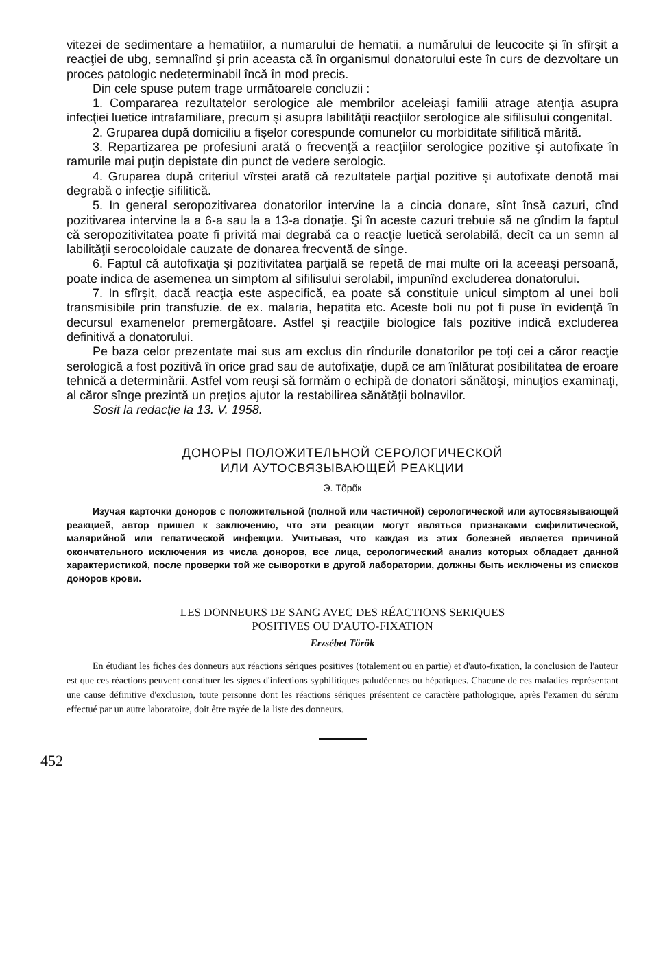vitezei de sedimentare a hematiilor, a numarului de hematii, a numărului de leucocite şi în sfîrşit a reacţiei de ubg, semnalînd şi prin aceasta că în organismul donatorului este în curs de dezvoltare un proces patologic nedeterminabil încă în mod precis.
Din cele spuse putem trage următoarele concluzii :
1. Compararea rezultatelor serologice ale membrilor aceleiaşi familii atrage atenţia asupra infecţiei luetice intrafamiliare, precum şi asupra labilităţii reacţiilor serologice ale sifilisului congenital.
2. Gruparea după domiciliu a fişelor corespunde comunelor cu morbiditate sifilitică mărită.
3. Repartizarea pe profesiuni arată o frecvenţă a reacţiilor serologice pozitive şi autofixate în ramurile mai puţin depistate din punct de vedere serologic.
4. Gruparea după criteriul vîrstei arată că rezultatele parţial pozitive şi autofixate denotă mai degrabă o infecţie sifilitică.
5. In general seropozitivarea donatorilor intervine la a cincia donare, sînt însă cazuri, cînd pozitivarea intervine la a 6-a sau la a 13-a donaţie. Şi în aceste cazuri trebuie să ne gîndim la faptul că seropozitivitatea poate fi privită mai degrabă ca o reacţie luetică serolabilă, decît ca un semn al labilităţii serocoloidale cauzate de donarea frecventă de sînge.
6. Faptul că autofixaţia şi pozitivitatea parţială se repetă de mai multe ori la aceeaşi persoană, poate indica de asemenea un simptom al sifilisului serolabil, impunînd excluderea donatorului.
7. In sfîrşit, dacă reacţia este aspecifică, ea poate să constituie unicul simptom al unei boli transmisibile prin transfuzie. de ex. malaria, hepatita etc. Aceste boli nu pot fi puse în evidenţă în decursul examenelor premergătoare. Astfel şi reacţiile biologice fals pozitive indică excluderea definitivă a donatorului.
Pe baza celor prezentate mai sus am exclus din rîndurile donatorilor pe toţi cei a căror reacţie serologică a fost pozitivă în orice grad sau de autofixaţie, după ce am înlăturat posibilitatea de eroare tehnică a determinării. Astfel vom reuşi să formăm o echipă de donatori sănătoşi, minuţios examinaţi, al căror sînge prezintă un preţios ajutor la restabilirea sănătăţii bolnavilor.
Sosit la redacţie la 13. V. 1958.
ДОНОРЫ ПОЛОЖИТЕЛЬНОЙ СЕРОЛОГИЧЕСКОЙ
ИЛИ АУТОСВЯЗЫВАЮЩЕЙ РЕАКЦИИ
Э. Tõрõк
Изучая карточки доноров с положительной (полной или частичной) серологической или аутосвязывающей реакцией, автор пришел к заключению, что эти реакции могут являться признаками сифилитической, малярийной или гепатической инфекции. Учитывая, что каждая из этих болезней является причиной окончательного исключения из числа доноров, все лица, серологический анализ которых обладает данной характеристикой, после проверки той же сыворотки в другой лаборатории, должны быть исключены из списков доноров крови.
LES DONNEURS DE SANG AVEC DES RÉACTIONS SERIQUES
POSITIVES OU D'AUTO-FIXATION
Erzsébet Török
En étudiant les fiches des donneurs aux réactions sériques positives (totalement ou en partie) et d'auto-fixation, la conclusion de l'auteur est que ces réactions peuvent constituer les signes d'infections syphilitiques paludéennes ou hépatiques. Chacune de ces maladies représentant une cause définitive d'exclusion, toute personne dont les réactions sériques présentent ce caractère pathologique, après l'examen du sérum effectué par un autre laboratoire, doit être rayée de la liste des donneurs.
452